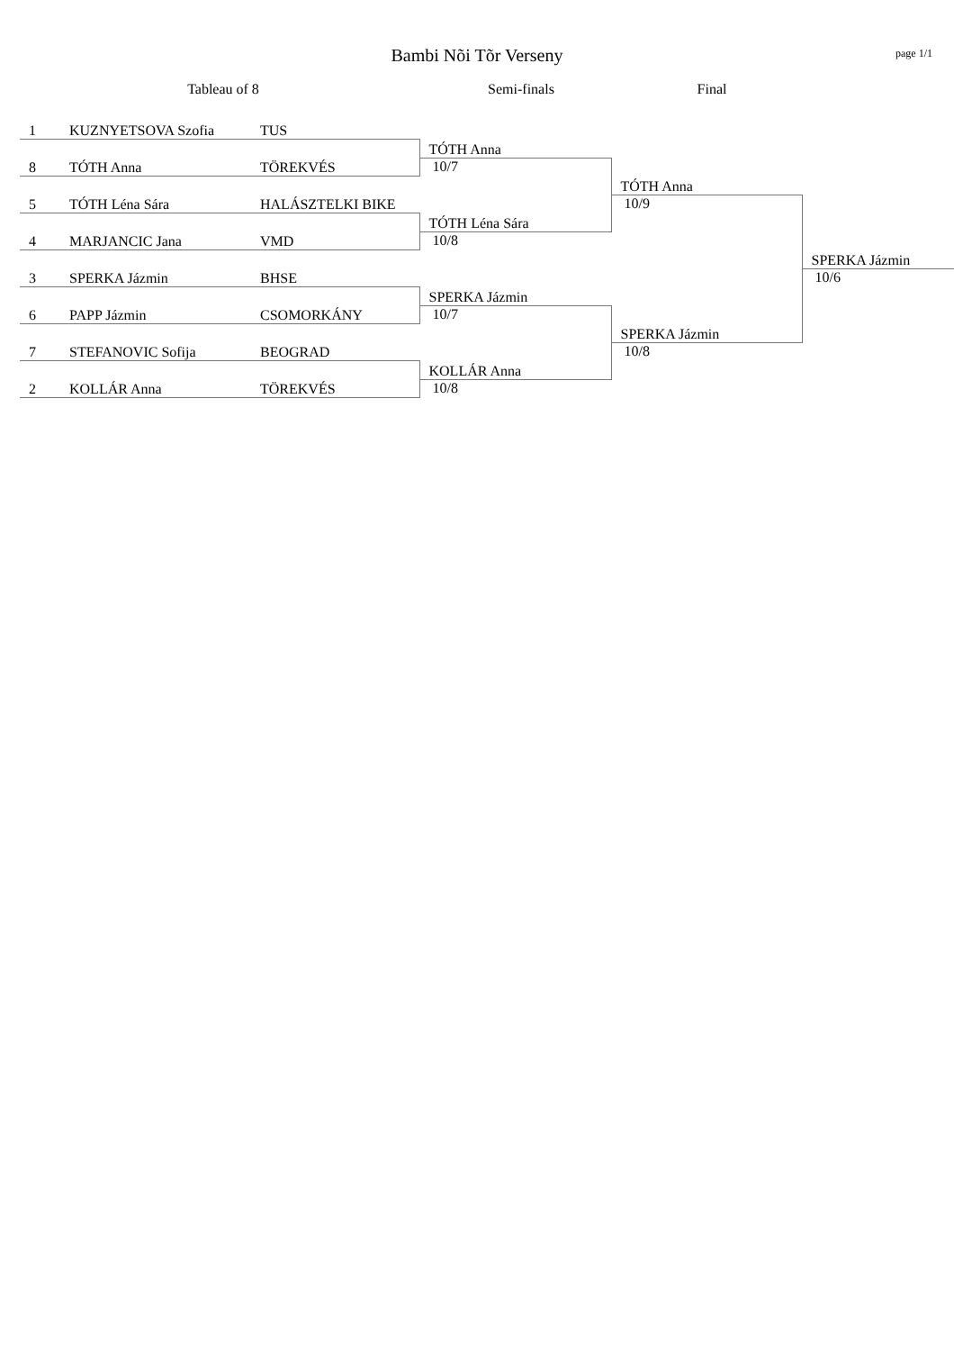Bambi Nõi Tõr Verseny
page 1/1
Tableau of 8 Semi-finals Final
| 1 | KUZNYETSOVA Szofia | TUS | | | |
| | | | TÓTH Anna | | |
| 8 | TÓTH Anna | TÖREKVÉS | 10/7 | | |
| | | | | TÓTH Anna | |
| 5 | TÓTH Léna Sára | HALÁSZTELKI BIKE | | 10/9 | |
| | | | TÓTH Léna Sára | | |
| 4 | MARJANCIC Jana | VMD | 10/8 | | |
| | | | | | SPERKA Jázmin |
| 3 | SPERKA Jázmin | BHSE | | | 10/6 |
| | | | SPERKA Jázmin | | |
| 6 | PAPP Jázmin | CSOMORKÁNY | 10/7 | | |
| | | | | SPERKA Jázmin | |
| 7 | STEFANOVIC Sofija | BEOGRAD | | 10/8 | |
| | | | KOLLÁR Anna | | |
| 2 | KOLLÁR Anna | TÖREKVÉS | 10/8 | | |